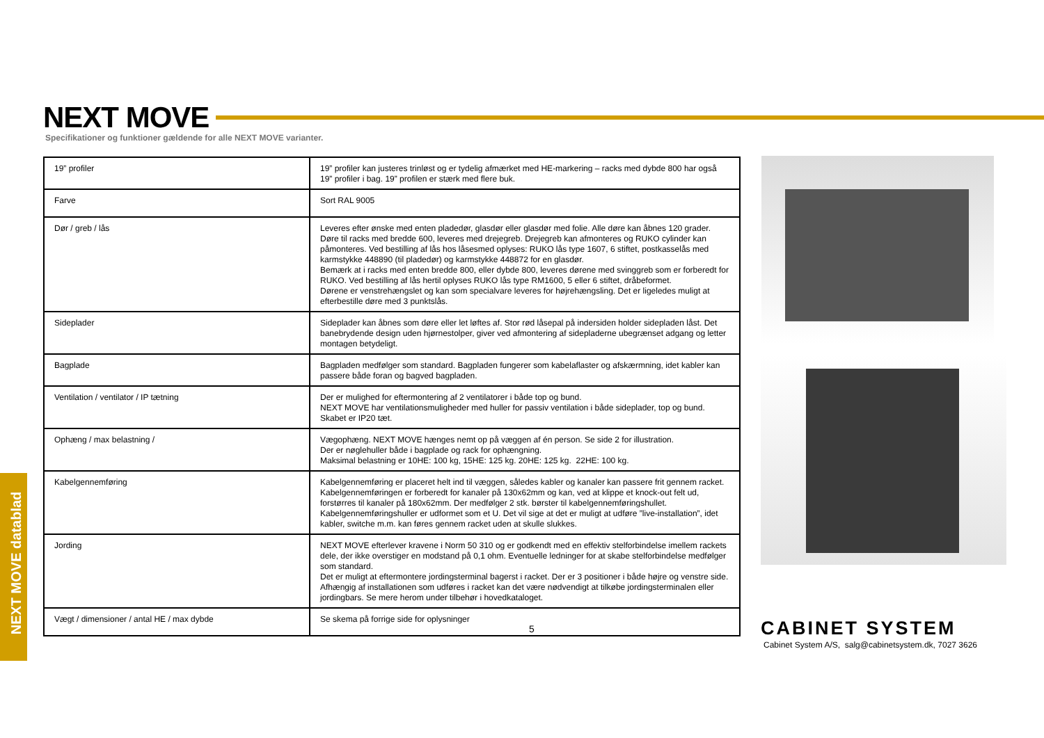NEXT MOVE
Specifikationer og funktioner gældende for alle NEXT MOVE varianter.
| 19” profiler | 19” profiler kan justeres trinløst og er tydelig afmærket med HE-markering – racks med dybde 800 har også 19” profiler i bag. 19” profilen er stærk med flere buk. |
| Farve | Sort RAL 9005 |
| Dør / greb / lås | Leveres efter ønske med enten pladedør, glasdør eller glasdør med folie. Alle døre kan åbnes 120 grader. Døre til racks med bredde 600, leveres med drejegreb. Drejegreb kan afmonteres og RUKO cylinder kan påmonteres. Ved bestilling af lås hos låsesmed oplyses: RUKO lås type 1607, 6 stiftet, postkasselås med karmstykke 448890 (til pladedør) og karmstykke 448872 for en glasdør. Bemærk at i racks med enten bredde 800, eller dybde 800, leveres dørene med svinggreb som er forberedt for RUKO. Ved bestilling af lås hertil oplyses RUKO lås type RM1600, 5 eller 6 stiftet, dråbeformet. Dørene er venstrehængslet og kan som specialvare leveres for højrehængsling. Det er ligeledes muligt at efterbestille døre med 3 punktslås. |
| Sideplader | Sideplader kan åbnes som døre eller let løftes af. Stor rød låsepal på indersiden holder sidepladen låst. Det banebrydende design uden hjørnestolper, giver ved afmontering af sidepladerne ubegrænset adgang og letter montagen betydeligt. |
| Bagplade | Bagpladen medfølger som standard. Bagpladen fungerer som kabelaflaster og afskærmning, idet kabler kan passere både foran og bagved bagpladen. |
| Ventilation / ventilator / IP tætning | Der er mulighed for eftermontering af 2 ventilatorer i både top og bund. NEXT MOVE har ventilationsmuligheder med huller for passiv ventilation i både sideplader, top og bund. Skabet er IP20 tæt. |
| Ophæng / max belastning / | Vægophæng. NEXT MOVE hænges nemt op på væggen af én person. Se side 2 for illustration. Der er nøglehuller både i bagplade og rack for ophængning. Maksimal belastning er 10HE: 100 kg, 15HE: 125 kg. 20HE: 125 kg. 22HE: 100 kg. |
| Kabelgennemføring | Kabelgennemføring er placeret helt ind til væggen, således kabler og kanaler kan passere frit gennem racket. Kabelgennemføringen er forberedt for kanaler på 130x62mm og kan, ved at klippe et knock-out felt ud, forstørres til kanaler på 180x62mm. Der medfølger 2 stk. børster til kabelgennemføringshullet. Kabelgennemføringshuller er udformet som et U. Det vil sige at det er muligt at udføre ”live-installation”, idet kabler, switche m.m. kan føres gennem racket uden at skulle slukkes. |
| Jording | NEXT MOVE efterlever kravene i Norm 50 310 og er godkendt med en effektiv stelforbindelse imellem rackets dele, der ikke overstiger en modstand på 0,1 ohm. Eventuelle ledninger for at skabe stelforbindelse medfølger som standard. Det er muligt at eftermontere jordingsterminal bagerst i racket. Der er 3 positioner i både højre og venstre side. Afhængig af installationen som udføres i racket kan det være nødvendigt at tilkøbe jordingsterminalen eller jordingbars. Se mere herom under tilbehør i hovedkataloget. |
| Vægt / dimensioner / antal HE / max dybde | Se skema på forrige side for oplysninger |
5
NEXT MOVE datablad
CABINET SYSTEM
Cabinet System A/S, salg@cabinetsystem.dk, 7027 3626